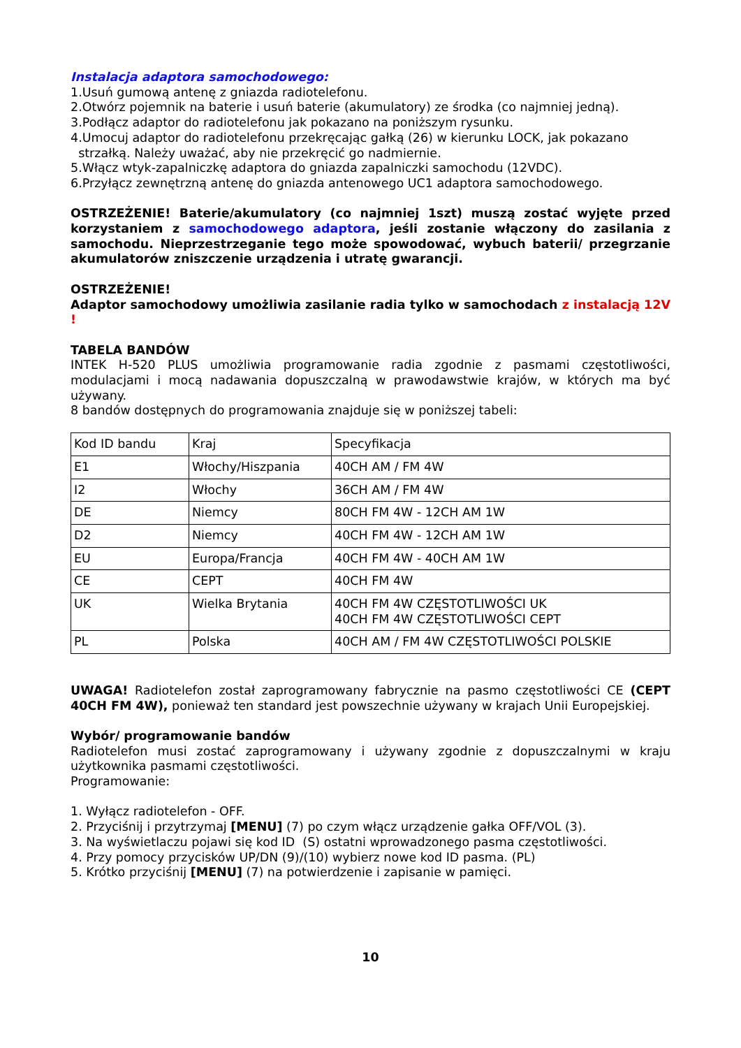Instalacja adaptora samochodowego:
1.Usuń gumową antenę z gniazda radiotelefonu.
2.Otwórz pojemnik na baterie i usuń baterie (akumulatory) ze środka (co najmniej jedną).
3.Podłącz adaptor do radiotelefonu jak pokazano na poniższym rysunku.
4.Umocuj adaptor do radiotelefonu przekręcając gałką (26) w kierunku LOCK, jak pokazano
strzałką. Należy uważać, aby nie przekręcić go nadmiernie.
5.Włącz wtyk-zapalniczkę adaptora do gniazda zapalniczki samochodu (12VDC).
6.Przyłącz zewnętrzną antenę do gniazda antenowego UC1 adaptora samochodowego.
OSTRZEŻENIE! Baterie/akumulatory (co najmniej 1szt) muszą zostać wyjęte przed korzystaniem z samochodowego adaptora, jeśli zostanie włączony do zasilania z samochodu. Nieprzestrzeganie tego może spowodować, wybuch baterii/ przegrzanie akumulatorów zniszczenie urządzenia i utratę gwarancji.
OSTRZEŻENIE!
Adaptor samochodowy umożliwia zasilanie radia tylko w samochodach z instalacją 12V !
TABELA BANDÓW
INTEK H-520 PLUS umożliwia programowanie radia zgodnie z pasmami częstotliwości, modulacjami i mocą nadawania dopuszczalną w prawodawstwie krajów, w których ma być używany.
8 bandów dostępnych do programowania znajduje się w poniższej tabeli:
| Kod ID bandu | Kraj | Specyfikacja |
| E1 | Włochy/Hiszpania | 40CH AM / FM 4W |
| I2 | Włochy | 36CH AM / FM 4W |
| DE | Niemcy | 80CH FM 4W - 12CH AM 1W |
| D2 | Niemcy | 40CH FM 4W - 12CH AM 1W |
| EU | Europa/Francja | 40CH FM 4W - 40CH AM 1W |
| CE | CEPT | 40CH FM 4W |
| UK | Wielka Brytania | 40CH FM 4W CZĘSTOTLIWOŚCI UK 40CH FM 4W CZĘSTOTLIWOŚCI CEPT |
| PL | Polska | 40CH AM / FM 4W CZĘSTOTLIWOŚCI POLSKIE |
UWAGA! Radiotelefon został zaprogramowany fabrycznie na pasmo częstotliwości CE (CEPT 40CH FM 4W), ponieważ ten standard jest powszechnie używany w krajach Unii Europejskiej.
Wybór/ programowanie bandów
Radiotelefon musi zostać zaprogramowany i używany zgodnie z dopuszczalnymi w kraju użytkownika pasmami częstotliwości.
Programowanie:
1. Wyłącz radiotelefon - OFF.
2. Przyciśnij i przytrzymaj [MENU] (7) po czym włącz urządzenie gałka OFF/VOL (3).
3. Na wyświetlaczu pojawi się kod ID (S) ostatni wprowadzonego pasma częstotliwości.
4. Przy pomocy przycisków UP/DN (9)/(10) wybierz nowe kod ID pasma. (PL)
5. Krótko przyciśnij [MENU] (7) na potwierdzenie i zapisanie w pamięci.
10